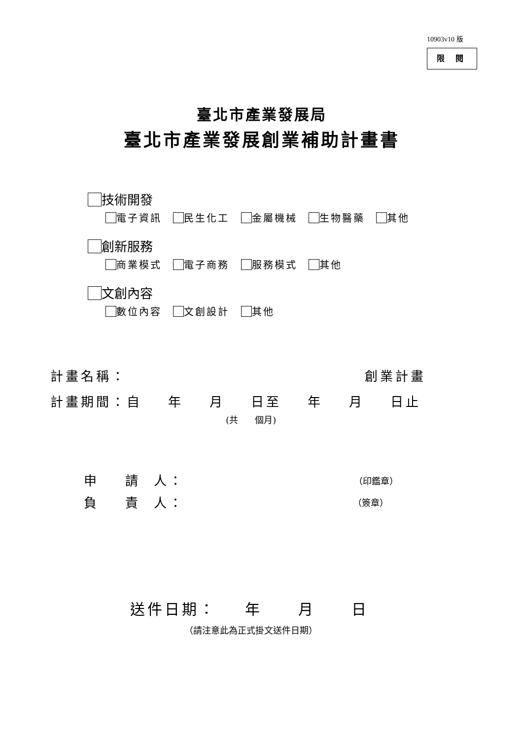10903v10 版
限 閱
臺北市產業發展局
臺北市產業發展創業補助計畫書
技術開發
電子資訊 民生化工 金屬機械 生物醫藥 其他
創新服務
商業模式 電子商務 服務模式 其他
文創內容
數位內容 文創設計 其他
計畫名稱：
創業計畫
計畫期間：自 年 月 日至 年 月 日止
(共 個月)
申 請 人：
（印鑑章）
負 責 人：
（簽章）
送件日期： 年 月 日
（請注意此為正式掛文送件日期）